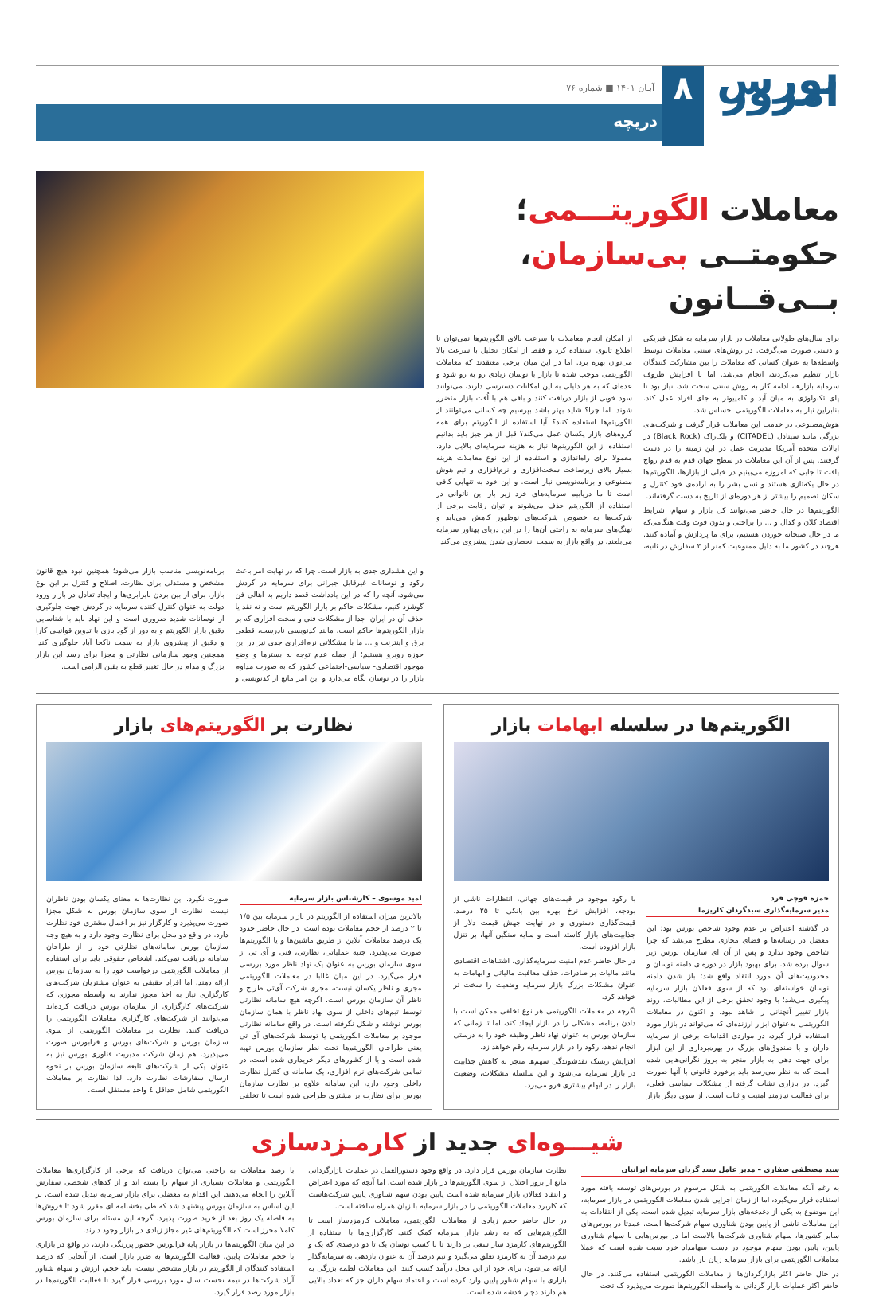بورس امروز
۸
آبـان ۱۴۰۱ ■ شماره ۷۶
دریچه
معاملات الگوریتـــمی؛
حکومتــی بی‌سازمان، بــی‌قــانون
برای سال‌های طولانی معاملات در بازار سرمایه به شکل فیزیکی و دستی صورت می‌گرفت. در روش‌های سنتی معاملات توسط واسطه‌ها به عنوان کسانی که معاملات را بین مشارکت کنندگان بازار تنظیم می‌کردند، انجام می‌شد. اما با افزایش ظروف سرمایه بازارها، ادامه کار به روش سنتی سخت شد. نیاز بود تا پای تکنولوژی به میان آید و کامپیوتر به جای افراد عمل کند. بنابراین نیاز به معاملات الگوریتمی احساس شد.
هوش‌مصنوعی در خدمت این معاملات قرار گرفت و شرکت‌های بزرگی مانند سیتادل (CITADEL) و بلک‌راک (Black Rock) در ایالات متحده آمریکا مدیریت عمل در این زمینه را در دست گرفتند. پس از آن این معاملات در سطح جهان قدم به قدم رواج یافت تا جایی که امروزه می‌بینیم در خیلی از بازارها، الگوریتم‌ها در حال یکه‌تازی هستند و نسل بشر را به اراده‌ی خود کنترل و سکان تصمیم را بیشتر از هر دوره‌ای از تاریخ به دست گرفته‌اند.
الگوریتم‌ها در حال حاضر می‌توانند کل بازار و سهام، شرایط اقتصاد کلان و کدال و ... را براحتی و بدون فوت وقت هنگامی‌که ما در حال صبحانه خوردن هستیم، برای ما پردازش و آماده کنند. هرچند در کشور ما به دلیل ممنوعیت کمتر از ۳ سفارش در ثانیه، از امکان انجام معاملات با سرعت بالای الگوریتم‌ها نمی‌توان تا اطلاع ثانوی استفاده کرد و فقط از امکان تحلیل با سرعت بالا می‌توان بهره برد. اما در این میان برخی معتقدند که معاملات الگوریتمی موجب شده تا بازار با نوسان زیادی رو به رو شود و عده‌ای که به هر دلیلی به این امکانات دسترسی دارند، می‌توانند سود خوبی از بازار دریافت کنند و باقی هم با اُفت بازار متضرر شوند. اما چرا؟ شاید بهتر باشد بپرسیم چه کسانی می‌توانند از الگوریتم‌ها استفاده کنند؟ آیا استفاده از الگوریتم برای همه گروه‌های بازار یکسان عمل می‌کند؟ قبل از هر چیز باید بدانیم استفاده از این الگوریتم‌ها نیاز به هزینه سرمایه‌ای بالایی دارد. معمولا برای راه‌اندازی و استفاده از این نوع معاملات هزینه بسیار بالای زیرساخت سخت‌افزاری و نرم‌افزاری و تیم هوش مصنوعی و برنامه‌نویسی نیاز است. و این خود به تنهایی کافی است تا ما دریابیم سرمایه‌های خرد زیر بار این ناتوانی در استفاده از الگوریتم حذف می‌شوند و توان رقابت برخی از شرکت‌ها به خصوص شرکت‌های نوظهور کاهش می‌یابد و نهنگ‌های سرمایه به راحتی آن‌ها را در این دریای پهناور سرمایه می‌بلعند. در واقع بازار به سمت انحصاری شدن پیشروی می‌کند
و این هشداری جدی به بازار است. چرا که در نهایت امر باعث رکود و نوسانات غیرقابل جبرانی برای سرمایه در گردش می‌شود. آنچه را که در این یادداشت قصد داریم به اهالی فن گوشزد کنیم، مشکلات حاکم بر بازار الگوریتم است و نه نقد یا حذف آن در ایران. جدا از مشکلات فنی و سخت افزاری که بر بازار الگوریتم‌ها حاکم است، مانند کدنویسی نادرست، قطعی برق و اینترنت و ... ما با مشکلاتی نرم‌افزاری جدی نیز در این حوزه روبرو هستیم؛ از جمله عدم توجه به بسترها و وضع موجود اقتصادی- سیاسی-اجتماعی کشور که به صورت مداوم بازار را در نوسان نگاه می‌دارد و این امر مانع از کدنویسی و برنامه‌نویسی مناسب بازار می‌شود؛ همچنین نبود هیچ قانون مشخص و مستدلی برای نظارت، اصلاح و کنترل بر این نوع بازار. برای از بین بردن نابرابری‌ها و ایجاد تعادل در بازار ورود دولت به عنوان کنترل کننده سرمایه در گردش جهت جلوگیری از نوسانات شدید ضروری است و این نهاد باید با شناسایی دقیق بازار الگوریتم و به دور از گود بازی با تدوین قوانینی کارا و دقیق از پیشروی بازار به سمت ناکجا آباد جلوگیری کند. همچنین وجود سازمانی نظارتی و مجزا برای رسد این بازار بزرگ و مدام در حال تغییر قطع به یقین الزامی است.
الگوریتم‌ها در سلسله ابهامات بازار
حمزه قوچی فرد
مدیر سرمایه‌گذاری سبدگردان کاریزما
در گذشته اعتراض بر عدم وجود شاخص بورس بود؛ این معضل در رسانه‌ها و فضای مجازی مطرح می‌شد که چرا شاخص وجود ندارد و پس از آن ای سازمان بورس زیر سوال برده شد. برای بهبود بازار در دوره‌ای دامنه نوسان و محدودیت‌های آن مورد انتقاد واقع شد؛ باز شدن دامنه نوسان خواسته‌ای بود که از سوی فعالان بازار سرمایه پیگیری می‌شد؛ با وجود تحقق برخی از این مطالبات، روند بازار تغییر آنچنانی را شاهد نبود. و اکنون در معاملات الگوریتمی به‌عنوان ابزار ارزنده‌ای که می‌تواند در بازار مورد استفاده قرار گیرد، در مواردی اقدامات برخی از سرمایه داران و یا صندوق‌های بزرگ در بهره‌برداری از این ابزار برای جهت دهی به بازار منجر به بروز نگرانی‌هایی شده است که به نظر می‌رسد باید برخورد قانونی با آنها صورت گیرد. در بازاری نشات گرفته از مشکلات سیاسی فعلی، برای فعالیت نیازمند امنیت و ثبات است. از سوی دیگر بازار با رکود موجود در قیمت‌های جهانی، انتظارات ناشی از بودجه، افزایش نرخ بهره بین بانکی تا ۲۵ درصد، قیمت‌گذاری دستوری و در نهایت جهش قیمت دلار از جذابیت‌های بازار کاسته است و سایه سنگین آنها، بر تنزل بازار افزوده است.
در حال حاضر عدم امنیت سرمایه‌گذاری، اشتباهات اقتصادی مانند مالیات بر صادرات، حذف معافیت مالیاتی و ابهامات به عنوان مشکلات بزرگ بازار سرمایه وضعیت را سخت تر خواهد کرد.
اگرچه در معاملات الگوریتمی هر نوع تخلفی ممکن است با دادن برنامه، مشکلی را در بازار ایجاد کند، اما تا زمانی که سازمان بورس به عنوان نهاد ناظر وظیفه خود را به درستی انجام ندهد، رکود را در بازار سرمایه رقم خواهد زد.
افزایش ریسک نقدشوندگی سهم‌ها منجر به کاهش جذابیت در بازار سرمایه می‌شود و این سلسله مشکلات، وضعیت بازار را در ابهام بیشتری فرو می‌برد.
نظارت بر الگوریتم‌های بازار
امید موسوی – کارشناس بازار سرمایه
بالاترین میزان استفاده از الگوریتم در بازار سرمایه بین ۱/۵ تا ۲ درصد از حجم معاملات بوده است. در حال حاضر حدود یک درصد معاملات آنلاین از طریق ماشین‌ها و یا الگوریتم‌ها صورت می‌پذیرد. جنبه عملیاتی، نظارتی، فنی و آی تی از سوی سازمان بورس به عنوان یک نهاد ناظر مورد بررسی قرار می‌گیرد. در این میان غالبا در معاملات الگوریتمی مجری و ناظر یکسان نیست، مجری شرکت آی‌تی طراح و ناظر آن سازمان بورس است. اگرچه هیچ سامانه نظارتی توسط تیم‌های داخلی از سوی نهاد ناظر با همان سازمان بورس نوشته و شکل نگرفته است. در واقع سامانه نظارتی موجود بر معاملات الگوریتمی یا توسط شرکت‌های آی تی یعنی طراحان الگوریتم‌ها تحت نظر سازمان بورس تهیه شده است و یا از کشورهای دیگر خریداری شده است. در تمامی شرکت‌های نرم افزاری، یک سامانه ی کنترل نظارت داخلی وجود دارد، این سامانه علاوه بر نظارت سازمان بورس برای نظارت بر مشتری طراحی شده است تا تخلفی صورت نگیرد. این نظارت‌ها به معنای یکسان بودن ناظران نیست. نظارت از سوی سازمان بورس به شکل مجزا صورت می‌پذیرد و کارگزار نیز بر اعمال مشتری خود نظارت دارد. در واقع دو محل برای نظارت وجود دارد و به هیچ وجه سازمان بورس سامانه‌های نظارتی خود را از طراحان سامانه دریافت نمی‌کند. اشخاص حقوقی باید برای استفاده از معاملات الگوریتمی درخواست خود را به سازمان بورس ارائه دهند. اما افراد حقیقی به عنوان مشتریان شرکت‌های کارگزاری نیاز به اخذ مجوز ندارند به واسطه مجوزی که شرکت‌های کارگزاری از سازمان بورس دریافت کرده‌اند می‌توانند از شرکت‌های کارگزاری معاملات الگوریتمی را دریافت کنند. نظارت بر معاملات الگوریتمی از سوی سازمان بورس و شرکت‌های بورس و فرابورس صورت می‌پذیرد. هم زمان شرکت مدیریت فناوری بورس نیز به عنوان یکی از شرکت‌های تابعه سازمان بورس بر نحوه ارسال سفارشات نظارت دارد. لذا نظارت بر معاملات الگوریتمی شامل حداقل ٤ واحد مستقل است.
شیـــوه‌ای جدید از کارمـزدسازی
سید مصطفی صفاری – مدیر عامل سبد گردان سرمایه ایرانیان
به رغم آنکه معاملات الگوریتمی به شکل مرسوم در بورس‌های توسعه یافته مورد استفاده قرار می‌گیرد، اما از زمان اجرایی شدن معاملات الگوریتمی در بازار سرمایه، این موضوع به یکی از دغدغه‌های بازار سرمایه تبدیل شده است. یکی از انتقادات به این معاملات ناشی از پایین بودن شناوری سهام شرکت‌ها است. عمدتا در بورس‌های سایر کشورها، سهام شناوری شرکت‌ها بالاست اما در بورس‌هایی با سهام شناوری پایین، پایین بودن سهام موجود در دست سهامداد خرد سبب شده است که عملا معاملات الگوریتمی برای بازار سرمایه زیان بار باشد.
در حال حاضر اکثر بازارگردان‌ها از معاملات الگوریتمی استفاده می‌کنند. در حال حاضر اکثر عملیات بازار گردانی به واسطه الگوریتم‌ها صورت می‌پذیرد که تحت
نظارت سازمان بورس قرار دارد. در واقع وجود دستورالعمل در عملیات بازارگردانی مانع از بروز اختلال از سوی الگوریتم‌ها در بازار شده است. اما آنچه که مورد اعتراض و انتقاد فعالان بازار سرمایه شده است پایین بودن سهم شناوری پایین شرکت‌هاست که کاربرد معاملات الگوریتمی را در بازار سرمایه با زیان همراه ساخته است.
در حال حاضر حجم زیادی از معاملات الگوریتمی، معاملات کارمزدساز است تا الگوریتم‌هایی که به رشد بازار سرمایه کمک کنند. کارگزاری‌ها با استفاده از الگوریتم‌های کارمزد ساز سعی بر دارند تا با کسب نوسان یک تا دو درصدی که یک و نیم درصد آن به کارمزد تعلق می‌گیرد و نیم درصد آن به عنوان بازدهی به سرمایه‌گذار ارائه می‌شود، برای خود از این محل درآمد کسب کنند. این معاملات لطمه بزرگی به بازاری با سهام شناور پایین وارد کرده است و اعتماد سهام داران جز که تعداد بالایی هم دارند دچار خدشه شده است.
با رصد معاملات به راحتی می‌توان دریافت که برخی از کارگزاری‌ها معاملات الگوریتمی و معاملات بسیاری از سهام را بسته اند و از کدهای شخصی سفارش آنلاین را انجام می‌دهند. این اقدام به معضلی برای بازار سرمایه تبدیل شده است. بر این اساس به سازمان بورس پیشنهاد شد که طی بخشنامه ای مقرر شود تا فروش‌ها به فاصله یک روز بعد از خرید صورت پذیرد. گرچه این مسئله برای سازمان بورس کاملا محرز است که الگوریتم‌های غیر مجاز زیادی در بازار وجود دارند.
در این میان الگوریتم‌ها در بازار پایه فرابورس حضور پررنگی دارند، در واقع در بازاری با حجم معاملات پایین، فعالیت الگوریتم‌ها به ضرر بازار است. از آنجایی که درصد استفاده کنندگان از الگوریتم در بازار مشخص نیست، باید حجم، ارزش و سهام شناور آزاد شرکت‌ها در نیمه نخست سال مورد بررسی قرار گیرد تا فعالیت الگوریتم‌ها در بازار مورد رصد قرار گیرد.